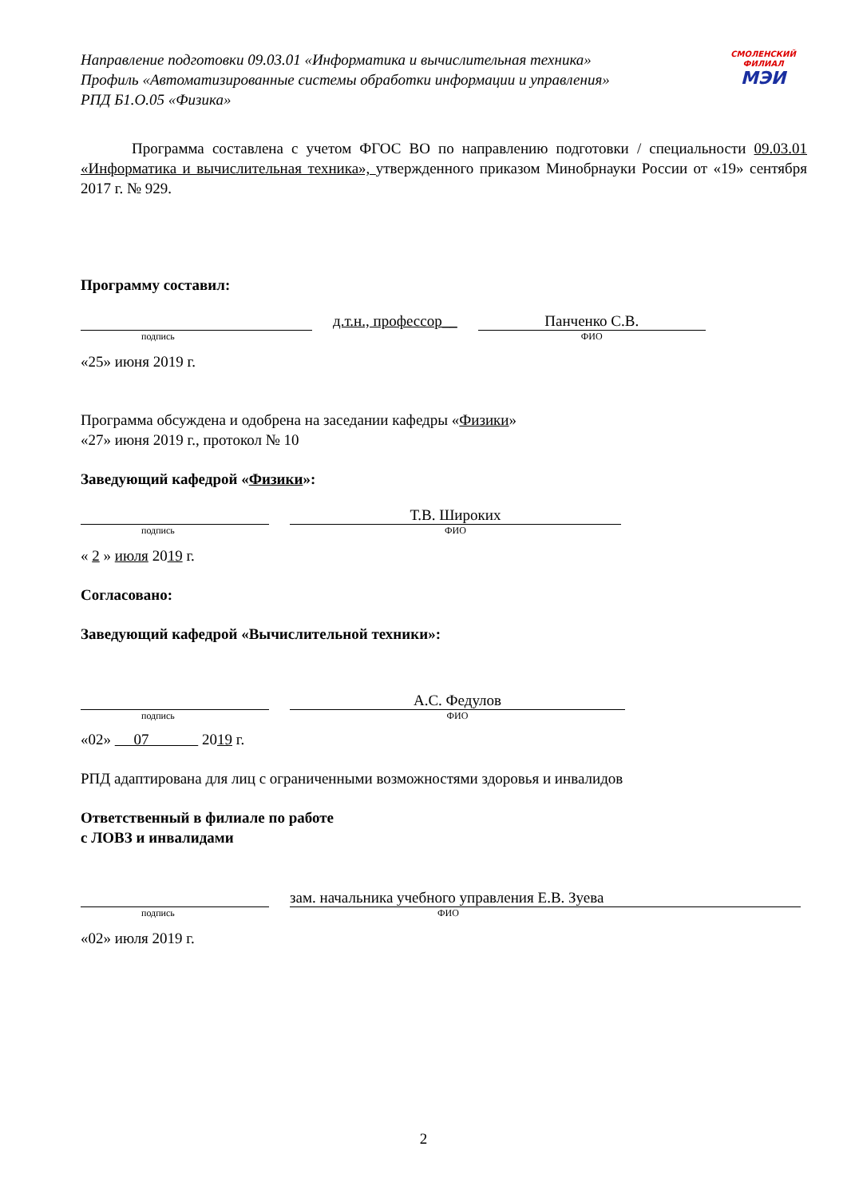Направление подготовки 09.03.01 «Информатика и вычислительная техника»
Профиль «Автоматизированные системы обработки информации и управления»
РПД Б1.О.05 «Физика»
СМОЛЕНСКИЙ ФИЛИАЛ
МЭИ
Программа составлена с учетом ФГОС ВО по направлению подготовки / специальности 09.03.01 «Информатика и вычислительная техника», утвержденного приказом Минобрнауки России от «19» сентября 2017 г. № 929.
Программу составил:
подпись
д.т.н., профессор__
Панченко С.В.
ФИО
«25» июня 2019 г.
Программа обсуждена и одобрена на заседании кафедры «Физики»
«27» июня 2019 г., протокол № 10
Заведующий кафедрой «Физики»:
подпись
Т.В. Широких
ФИО
« 2 » июля 2019 г.
Согласовано:
Заведующий кафедрой «Вычислительной техники»:
подпись
А.С. Федулов
ФИО
«02» 07 2019 г.
РПД адаптирована для лиц с ограниченными возможностями здоровья и инвалидов
Ответственный в филиале по работе
с ЛОВЗ и инвалидами
подпись
зам. начальника учебного управления Е.В. Зуева
ФИО
«02» июля 2019 г.
2